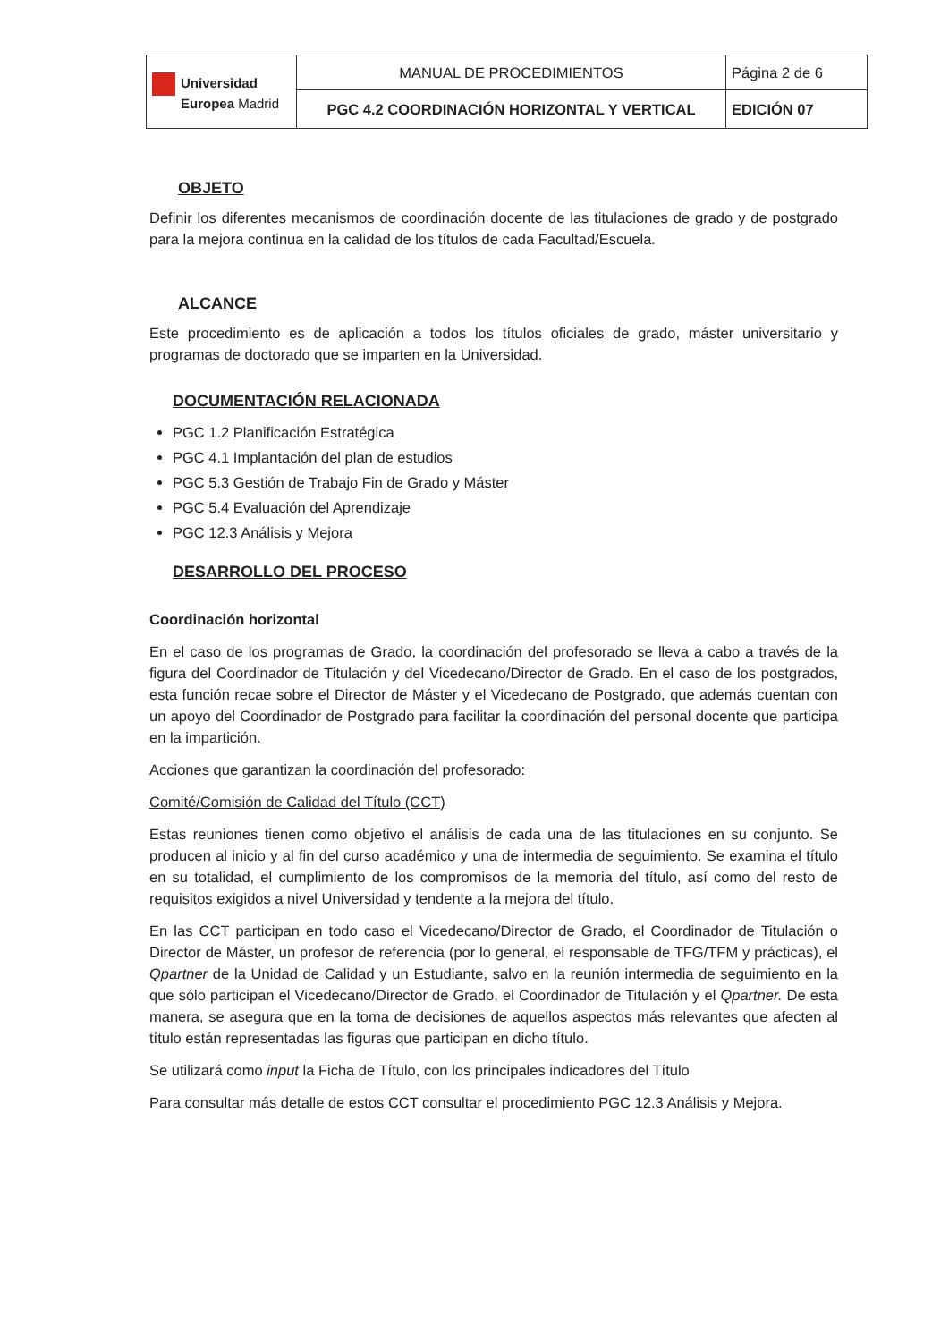| Universidad Europea Madrid | MANUAL DE PROCEDIMIENTOS | Página 2 de 6 |
| | PGC 4.2 COORDINACIÓN HORIZONTAL Y VERTICAL | EDICIÓN 07 |
OBJETO
Definir los diferentes mecanismos de coordinación docente de las titulaciones de grado y de postgrado para la mejora continua en la calidad de los títulos de cada Facultad/Escuela.
ALCANCE
Este procedimiento es de aplicación a todos los títulos oficiales de grado, máster universitario y programas de doctorado que se imparten en la Universidad.
DOCUMENTACIÓN RELACIONADA
PGC 1.2 Planificación Estratégica
PGC 4.1 Implantación del plan de estudios
PGC 5.3 Gestión de Trabajo Fin de Grado y Máster
PGC 5.4 Evaluación del Aprendizaje
PGC 12.3 Análisis y Mejora
DESARROLLO DEL PROCESO
Coordinación horizontal
En el caso de los programas de Grado, la coordinación del profesorado se lleva a cabo a través de la figura del Coordinador de Titulación y del Vicedecano/Director de Grado. En el caso de los postgrados, esta función recae sobre el Director de Máster y el Vicedecano de Postgrado, que además cuentan con un apoyo del Coordinador de Postgrado para facilitar la coordinación del personal docente que participa en la impartición.
Acciones que garantizan la coordinación del profesorado:
Comité/Comisión de Calidad del Título (CCT)
Estas reuniones tienen como objetivo el análisis de cada una de las titulaciones en su conjunto. Se producen al inicio y al fin del curso académico y una de intermedia de seguimiento. Se examina el título en su totalidad, el cumplimiento de los compromisos de la memoria del título, así como del resto de requisitos exigidos a nivel Universidad y tendente a la mejora del título.
En las CCT participan en todo caso el Vicedecano/Director de Grado, el Coordinador de Titulación o Director de Máster, un profesor de referencia (por lo general, el responsable de TFG/TFM y prácticas), el Qpartner de la Unidad de Calidad y un Estudiante, salvo en la reunión intermedia de seguimiento en la que sólo participan el Vicedecano/Director de Grado, el Coordinador de Titulación y el Qpartner. De esta manera, se asegura que en la toma de decisiones de aquellos aspectos más relevantes que afecten al título están representadas las figuras que participan en dicho título.
Se utilizará como input la Ficha de Título, con los principales indicadores del Título
Para consultar más detalle de estos CCT consultar el procedimiento PGC 12.3 Análisis y Mejora.